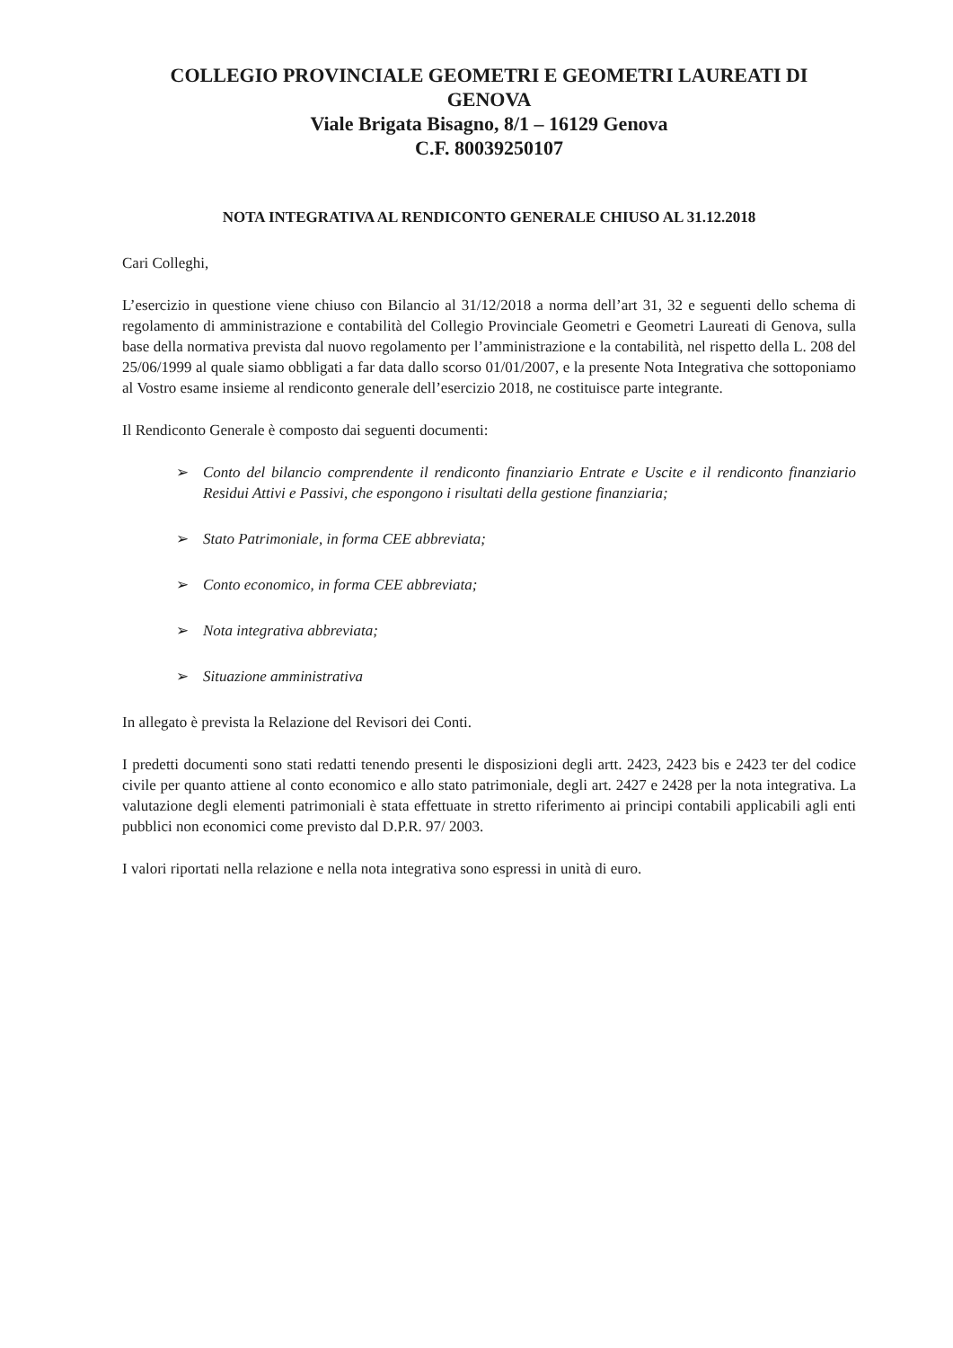COLLEGIO PROVINCIALE GEOMETRI E GEOMETRI LAUREATI DI
GENOVA
Viale Brigata Bisagno, 8/1 – 16129 Genova
C.F. 80039250107
NOTA INTEGRATIVA AL RENDICONTO GENERALE CHIUSO AL 31.12.2018
Cari Colleghi,
L’esercizio in questione viene chiuso con Bilancio al 31/12/2018 a norma dell’art 31, 32 e seguenti dello schema di regolamento di amministrazione e contabilità del Collegio Provinciale Geometri e Geometri Laureati di Genova, sulla base della normativa prevista dal nuovo regolamento per l’amministrazione e la contabilità, nel rispetto della L. 208 del 25/06/1999 al quale siamo obbligati a far data dallo scorso 01/01/2007, e la presente Nota Integrativa che sottoponiamo al Vostro esame insieme al rendiconto generale dell’esercizio 2018, ne costituisce parte integrante.
Il Rendiconto Generale è composto dai seguenti documenti:
➢ Conto del bilancio comprendente il rendiconto finanziario Entrate e Uscite e il rendiconto finanziario Residui Attivi e Passivi, che espongono i risultati della gestione finanziaria;
➢ Stato Patrimoniale, in forma CEE abbreviata;
➢ Conto economico, in forma CEE abbreviata;
➢ Nota integrativa abbreviata;
➢ Situazione amministrativa
In allegato è prevista la Relazione del Revisori dei Conti.
I predetti documenti sono stati redatti tenendo presenti le disposizioni degli artt. 2423, 2423 bis e 2423 ter del codice civile per quanto attiene al conto economico e allo stato patrimoniale, degli art. 2427 e 2428 per la nota integrativa. La valutazione degli elementi patrimoniali è stata effettuate in stretto riferimento ai principi contabili applicabili agli enti pubblici non economici come previsto dal D.P.R. 97/ 2003.
I valori riportati nella relazione e nella nota integrativa sono espressi in unità di euro.